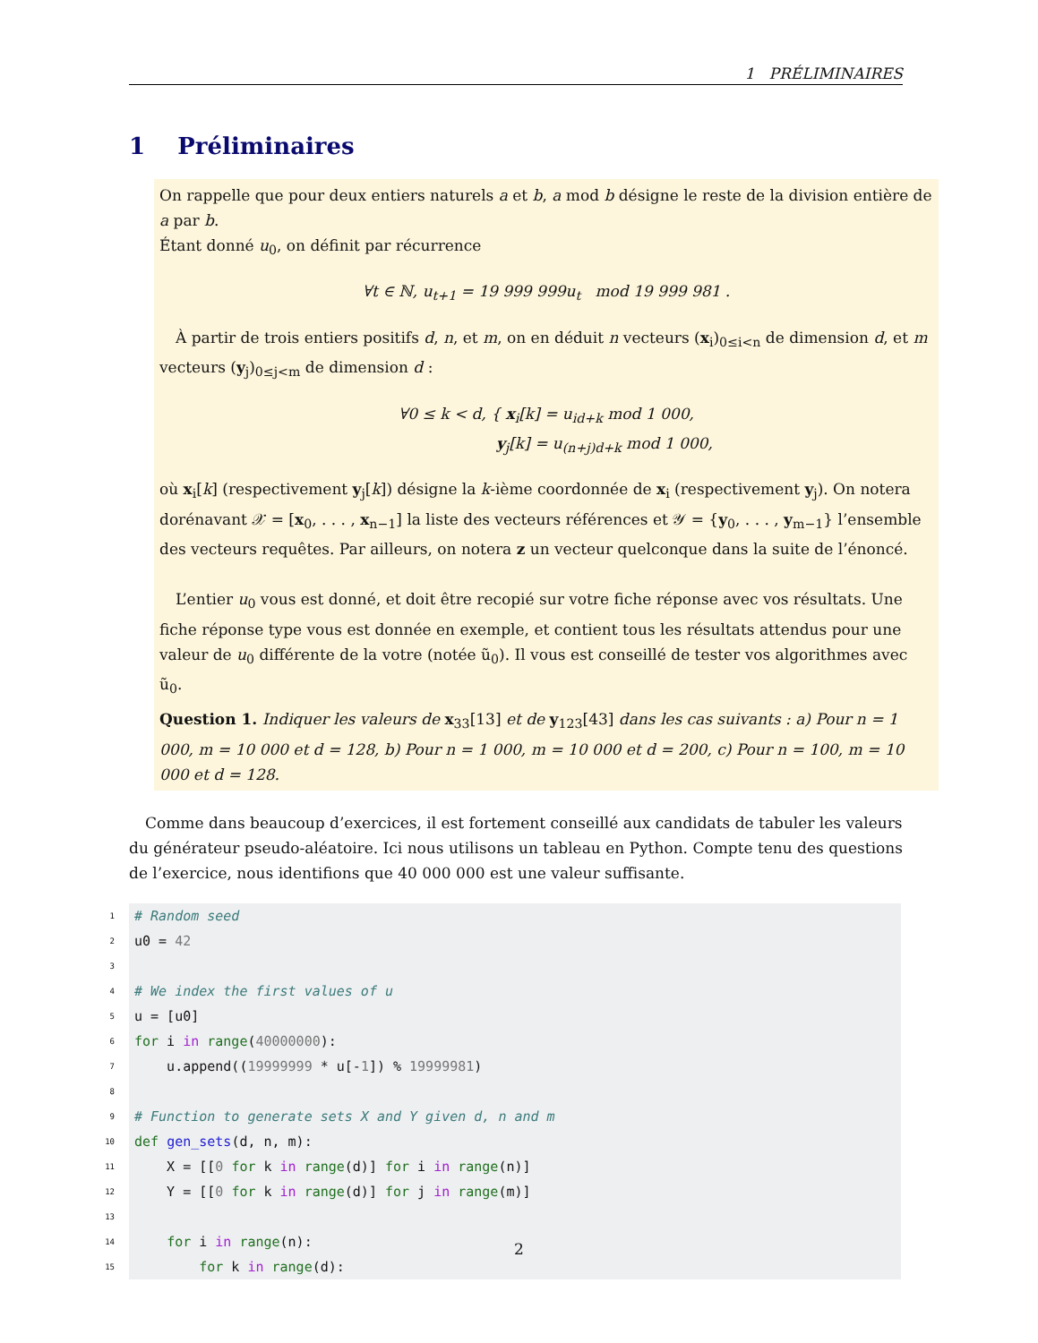1 PRÉLIMINAIRES
1 Préliminaires
On rappelle que pour deux entiers naturels a et b, a mod b désigne le reste de la division entière de a par b.
Étant donné u<sub>0</sub>, on définit par récurrence
∀t ∈ ℕ, u<sub>t+1</sub> = 19 999 999u<sub>t</sub> mod 19 999 981 .
À partir de trois entiers positifs d, n, et m, on en déduit n vecteurs (x<sub>i</sub>)<sub>0≤i<n</sub> de dimension d, et m vecteurs (y<sub>j</sub>)<sub>0≤j<m</sub> de dimension d :
∀0 ≤ k < d, { x<sub>i</sub>[k] = u<sub>id+k</sub> mod 1 000,
y<sub>j</sub>[k] = u<sub>(n+j)d+k</sub> mod 1 000,
où x<sub>i</sub>[k] (respectivement y<sub>j</sub>[k]) désigne la k-ième coordonnée de x<sub>i</sub> (respectivement y<sub>j</sub>). On notera dorénavant 𝒳 = [x<sub>0</sub>, . . . , x<sub>n−1</sub>] la liste des vecteurs références et 𝒴 = {y<sub>0</sub>, . . . , y<sub>m−1</sub>} l’ensemble des vecteurs requêtes. Par ailleurs, on notera z un vecteur quelconque dans la suite de l’énoncé.
L’entier u<sub>0</sub> vous est donné, et doit être recopié sur votre fiche réponse avec vos résultats. Une fiche réponse type vous est donnée en exemple, et contient tous les résultats attendus pour une valeur de u<sub>0</sub> différente de la votre (notée ũ<sub>0</sub>). Il vous est conseillé de tester vos algorithmes avec ũ<sub>0</sub>.
Question 1. Indiquer les valeurs de x<sub>33</sub>[13] et de y<sub>123</sub>[43] dans les cas suivants : a) Pour n = 1 000, m = 10 000 et d = 128, b) Pour n = 1 000, m = 10 000 et d = 200, c) Pour n = 100, m = 10 000 et d = 128.
Comme dans beaucoup d’exercices, il est fortement conseillé aux candidats de tabuler les valeurs du générateur pseudo-aléatoire. Ici nous utilisons un tableau en Python. Compte tenu des questions de l’exercice, nous identifions que 40 000 000 est une valeur suffisante.
1 # Random seed
2 u0 = 42
3
4 # We index the first values of u
5 u = [u0]
6 for i in range(40000000):
7 u.append((19999999 * u[-1]) % 19999981)
8
9 # Function to generate sets X and Y given d, n and m
10 def gen_sets(d, n, m):
11 X = [[0 for k in range(d)] for i in range(n)]
12 Y = [[0 for k in range(d)] for j in range(m)]
13
14 for i in range(n):
15 for k in range(d):
2